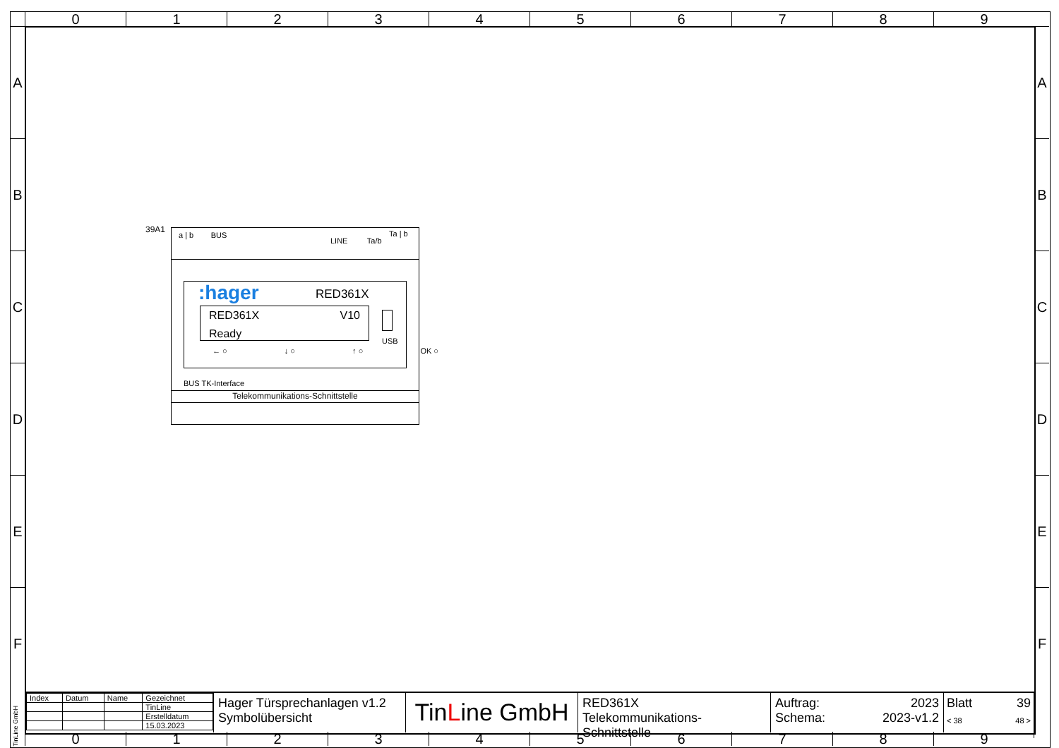0 1 2 3 4 5 6 7 8 9
A
B
C
D
E
F
A
B
C
D
E
F
39A1
a | b BUS
LINE Ta/b
Ta | b
:hager RED361X
RED361X V10
Ready
USB
← ○ ↓ ○ ↑ ○ OK ○
BUS TK-Interface
Telekommunikations-Schnittstelle
| Index | Datum | Name | Gezeichnet |
| | | | TinLine |
| | | | Erstelldatum |
| | | | 15.03.2023 |
Hager Türsprechanlagen v1.2
Symbolübersicht
TinLine GmbH
RED361X
Telekommunikations-Schnittstelle
Auftrag: 2023
Schema: 2023-v1.2
Blatt 39
< 38 48 >
TinLine GmbH
0 1 2 3 4 5 6 7 8 9